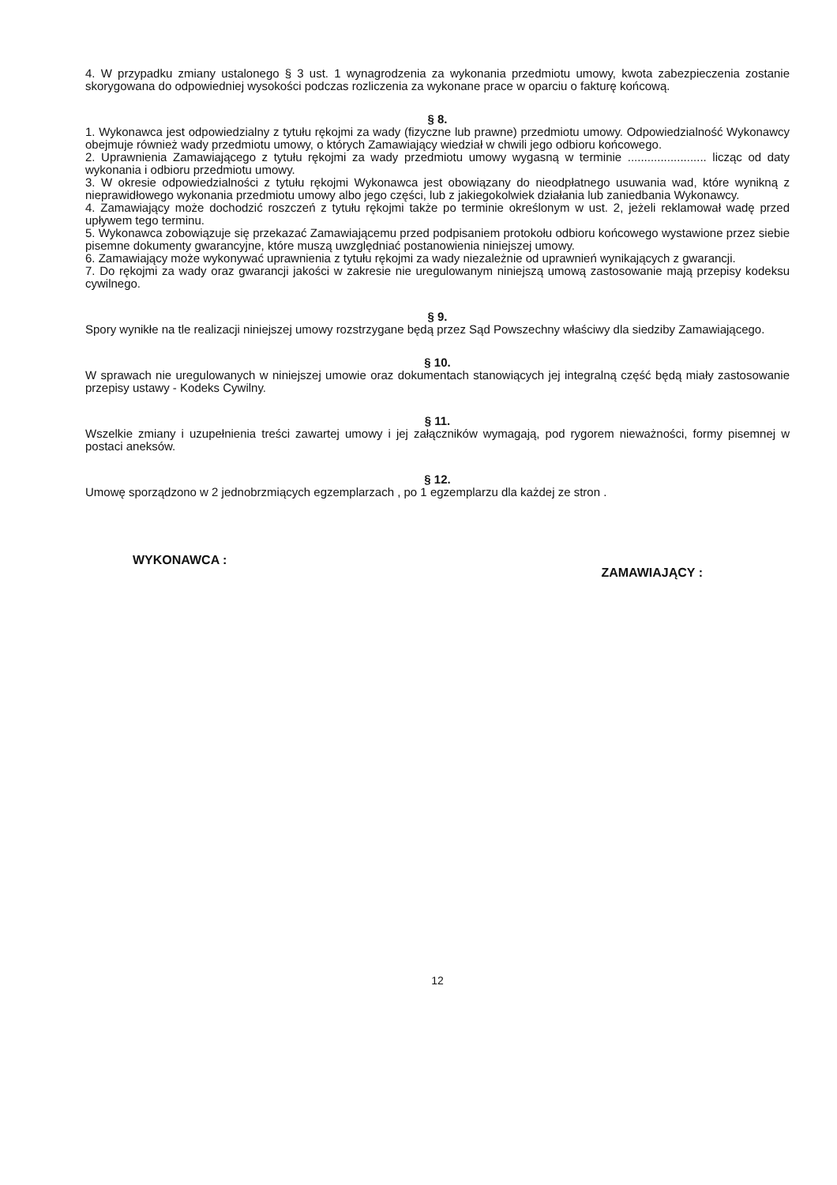4. W przypadku zmiany ustalonego § 3 ust. 1 wynagrodzenia za wykonania przedmiotu umowy, kwota zabezpieczenia zostanie skorygowana do odpowiedniej wysokości podczas rozliczenia za wykonane prace w oparciu o fakturę końcową.
§ 8.
1. Wykonawca jest odpowiedzialny z tytułu rękojmi za wady (fizyczne lub prawne) przedmiotu umowy. Odpowiedzialność Wykonawcy obejmuje również wady przedmiotu umowy, o których Zamawiający wiedział w chwili jego odbioru końcowego.
2. Uprawnienia Zamawiającego z tytułu rękojmi za wady przedmiotu umowy wygasną w terminie ........................ licząc od daty wykonania i odbioru przedmiotu umowy.
3. W okresie odpowiedzialności z tytułu rękojmi Wykonawca jest obowiązany do nieodpłatnego usuwania wad, które wynikną z nieprawidłowego wykonania przedmiotu umowy albo jego części, lub z jakiegokolwiek działania lub zaniedbania Wykonawcy.
4. Zamawiający może dochodzić roszczeń z tytułu rękojmi także po terminie określonym w ust. 2, jeżeli reklamował wadę przed upływem tego terminu.
5. Wykonawca zobowiązuje się przekazać Zamawiającemu przed podpisaniem protokołu odbioru końcowego wystawione przez siebie pisemne dokumenty gwarancyjne, które muszą uwzględniać postanowienia niniejszej umowy.
6. Zamawiający może wykonywać uprawnienia z tytułu rękojmi za wady niezależnie od uprawnień wynikających z gwarancji.
7. Do rękojmi za wady oraz gwarancji jakości w zakresie nie uregulowanym niniejszą umową zastosowanie mają przepisy kodeksu cywilnego.
§ 9.
Spory wynikłe na tle realizacji niniejszej umowy rozstrzygane będą przez Sąd Powszechny właściwy dla siedziby Zamawiającego.
§ 10.
W sprawach nie uregulowanych w niniejszej umowie oraz dokumentach stanowiących jej integralną część będą miały zastosowanie przepisy ustawy - Kodeks Cywilny.
§ 11.
Wszelkie zmiany i uzupełnienia treści zawartej umowy i jej załączników wymagają, pod rygorem nieważności, formy pisemnej w postaci aneksów.
§ 12.
Umowę sporządzono w 2 jednobrzmiących egzemplarzach , po 1 egzemplarzu dla każdej ze stron .
WYKONAWCA :
ZAMAWIAJĄCY :
12